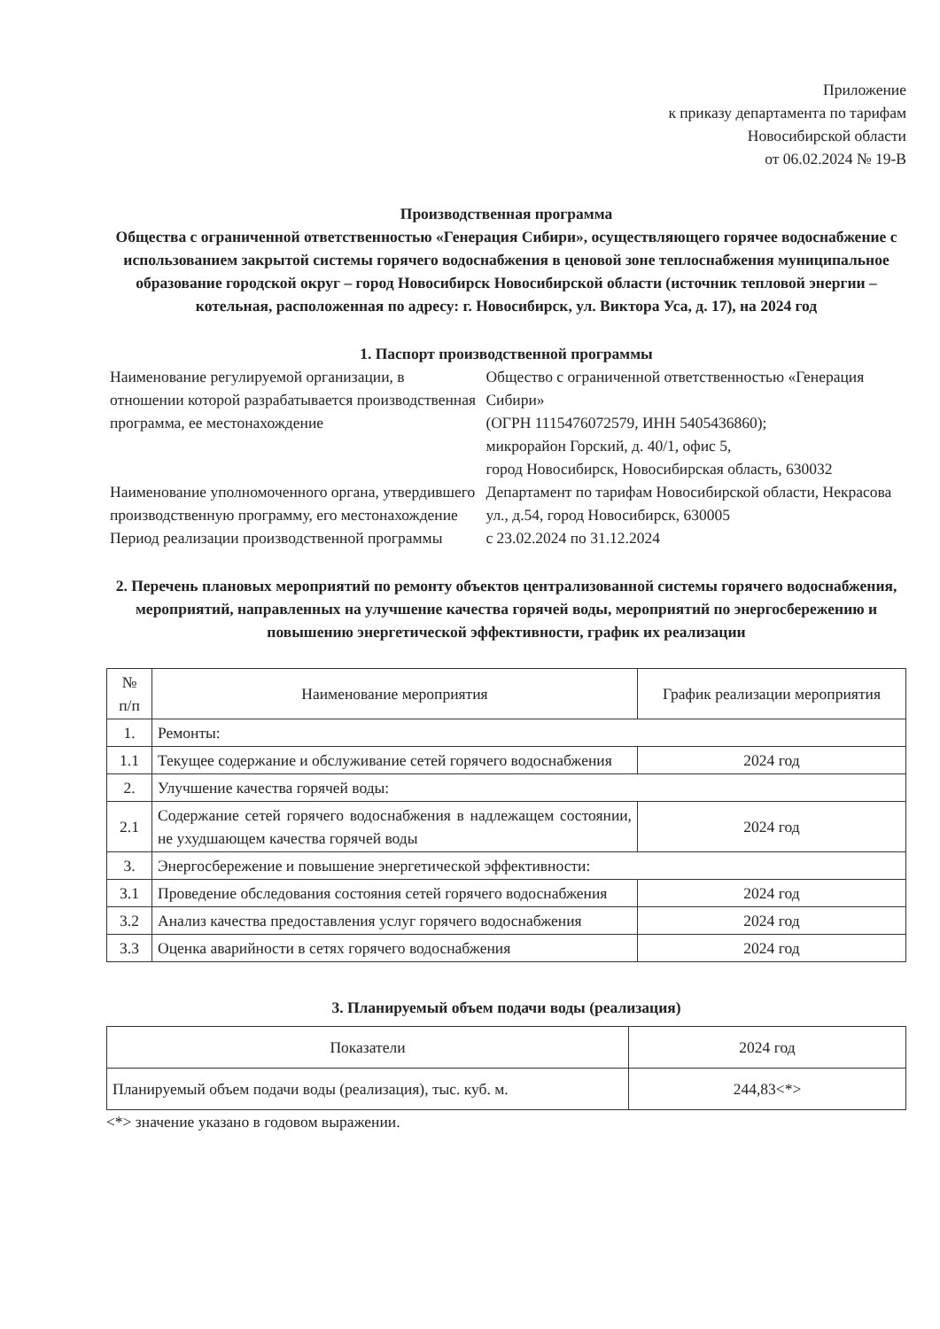Приложение
к приказу департамента по тарифам
Новосибирской области
от 06.02.2024 № 19-В
Производственная программа
Общества с ограниченной ответственностью «Генерация Сибири», осуществляющего горячее водоснабжение с использованием закрытой системы горячего водоснабжения в ценовой зоне теплоснабжения муниципальное образование городской округ – город Новосибирск Новосибирской области (источник тепловой энергии – котельная, расположенная по адресу: г. Новосибирск, ул. Виктора Уса, д. 17), на 2024 год
1. Паспорт производственной программы
| Наименование регулируемой организации, в отношении которой разрабатывается производственная программа, ее местонахождение | Общество с ограниченной ответственностью «Генерация Сибири» (ОГРН 1115476072579, ИНН 5405436860); микрорайон Горский, д. 40/1, офис 5, город Новосибирск, Новосибирская область, 630032 |
| Наименование уполномоченного органа, утвердившего производственную программу, его местонахождение | Департамент по тарифам Новосибирской области, Некрасова ул., д.54, город Новосибирск, 630005 |
| Период реализации производственной программы | с 23.02.2024 по 31.12.2024 |
2. Перечень плановых мероприятий по ремонту объектов централизованной системы горячего водоснабжения, мероприятий, направленных на улучшение качества горячей воды, мероприятий по энергосбережению и повышению энергетической эффективности, график их реализации
| № п/п | Наименование мероприятия | График реализации мероприятия |
| --- | --- | --- |
| 1. | Ремонты: | |
| 1.1 | Текущее содержание и обслуживание сетей горячего водоснабжения | 2024 год |
| 2. | Улучшение качества горячей воды: | |
| 2.1 | Содержание сетей горячего водоснабжения в надлежащем состоянии, не ухудшающем качества горячей воды | 2024 год |
| 3. | Энергосбережение и повышение энергетической эффективности: | |
| 3.1 | Проведение обследования состояния сетей горячего водоснабжения | 2024 год |
| 3.2 | Анализ качества предоставления услуг горячего водоснабжения | 2024 год |
| 3.3 | Оценка аварийности в сетях горячего водоснабжения | 2024 год |
3. Планируемый объем подачи воды (реализация)
| Показатели | 2024 год |
| --- | --- |
| Планируемый объем подачи воды (реализация), тыс. куб. м. | 244,83<*> |
<*> значение указано в годовом выражении.